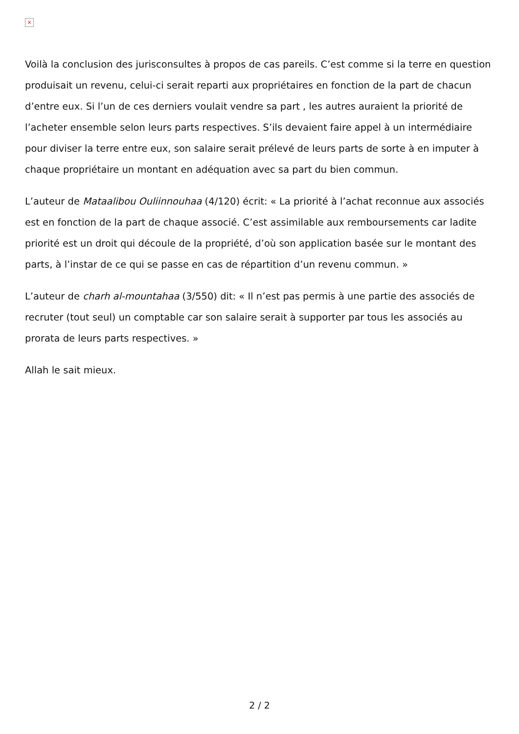×
Voilà la conclusion des jurisconsultes à propos de cas pareils. C’est comme si la terre en question produisait un revenu, celui-ci serait reparti aux propriétaires en fonction de la part de chacun d’entre eux. Si l’un de ces derniers voulait vendre sa part , les autres auraient la priorité de l’acheter ensemble selon leurs parts respectives. S’ils devaient faire appel à un intermédiaire pour diviser la terre entre eux, son salaire serait prélevé de leurs parts de sorte à en imputer à chaque propriétaire un montant en adéquation avec sa part du bien commun.
L’auteur de Mataalibou Ouliinnouhaa (4/120) écrit: « La priorité à l’achat reconnue aux associés est en fonction de la part de chaque associé. C’est assimilable aux remboursements car ladite priorité est un droit qui découle de la propriété, d’où son application basée sur le montant des parts, à l’instar de ce qui se passe en cas de répartition d’un revenu commun. »
L’auteur de charh al-mountahaa (3/550) dit: « Il n’est pas permis à une partie des associés de recruter (tout seul) un comptable car son salaire serait à supporter par tous les associés au prorata de leurs parts respectives. »
Allah le sait mieux.
2 / 2